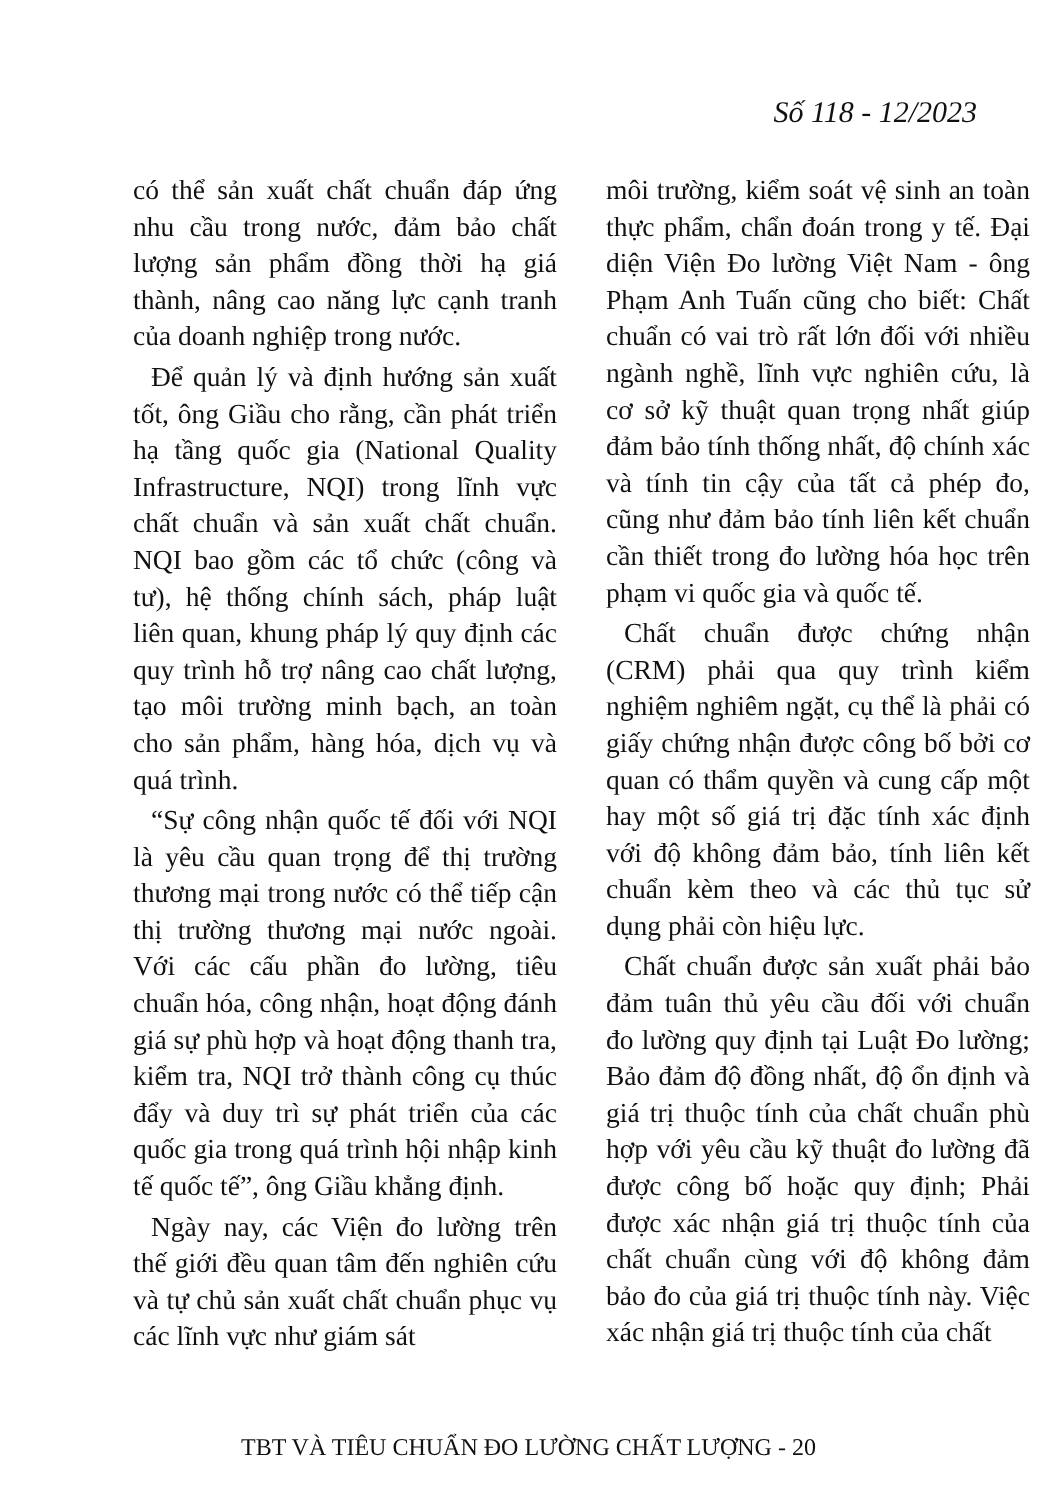Số 118 - 12/2023
có thể sản xuất chất chuẩn đáp ứng nhu cầu trong nước, đảm bảo chất lượng sản phẩm đồng thời hạ giá thành, nâng cao năng lực cạnh tranh của doanh nghiệp trong nước.
Để quản lý và định hướng sản xuất tốt, ông Giầu cho rằng, cần phát triển hạ tầng quốc gia (National Quality Infrastructure, NQI) trong lĩnh vực chất chuẩn và sản xuất chất chuẩn. NQI bao gồm các tổ chức (công và tư), hệ thống chính sách, pháp luật liên quan, khung pháp lý quy định các quy trình hỗ trợ nâng cao chất lượng, tạo môi trường minh bạch, an toàn cho sản phẩm, hàng hóa, dịch vụ và quá trình.
“Sự công nhận quốc tế đối với NQI là yêu cầu quan trọng để thị trường thương mại trong nước có thể tiếp cận thị trường thương mại nước ngoài. Với các cấu phần đo lường, tiêu chuẩn hóa, công nhận, hoạt động đánh giá sự phù hợp và hoạt động thanh tra, kiểm tra, NQI trở thành công cụ thúc đẩy và duy trì sự phát triển của các quốc gia trong quá trình hội nhập kinh tế quốc tế”, ông Giầu khẳng định.
Ngày nay, các Viện đo lường trên thế giới đều quan tâm đến nghiên cứu và tự chủ sản xuất chất chuẩn phục vụ các lĩnh vực như giám sát
môi trường, kiểm soát vệ sinh an toàn thực phẩm, chẩn đoán trong y tế. Đại diện Viện Đo lường Việt Nam - ông Phạm Anh Tuấn cũng cho biết: Chất chuẩn có vai trò rất lớn đối với nhiều ngành nghề, lĩnh vực nghiên cứu, là cơ sở kỹ thuật quan trọng nhất giúp đảm bảo tính thống nhất, độ chính xác và tính tin cậy của tất cả phép đo, cũng như đảm bảo tính liên kết chuẩn cần thiết trong đo lường hóa học trên phạm vi quốc gia và quốc tế.
Chất chuẩn được chứng nhận (CRM) phải qua quy trình kiểm nghiệm nghiêm ngặt, cụ thể là phải có giấy chứng nhận được công bố bởi cơ quan có thẩm quyền và cung cấp một hay một số giá trị đặc tính xác định với độ không đảm bảo, tính liên kết chuẩn kèm theo và các thủ tục sử dụng phải còn hiệu lực.
Chất chuẩn được sản xuất phải bảo đảm tuân thủ yêu cầu đối với chuẩn đo lường quy định tại Luật Đo lường; Bảo đảm độ đồng nhất, độ ổn định và giá trị thuộc tính của chất chuẩn phù hợp với yêu cầu kỹ thuật đo lường đã được công bố hoặc quy định; Phải được xác nhận giá trị thuộc tính của chất chuẩn cùng với độ không đảm bảo đo của giá trị thuộc tính này. Việc xác nhận giá trị thuộc tính của chất
TBT VÀ TIÊU CHUẨN ĐO LƯỜNG CHẤT LƯỢNG - 20